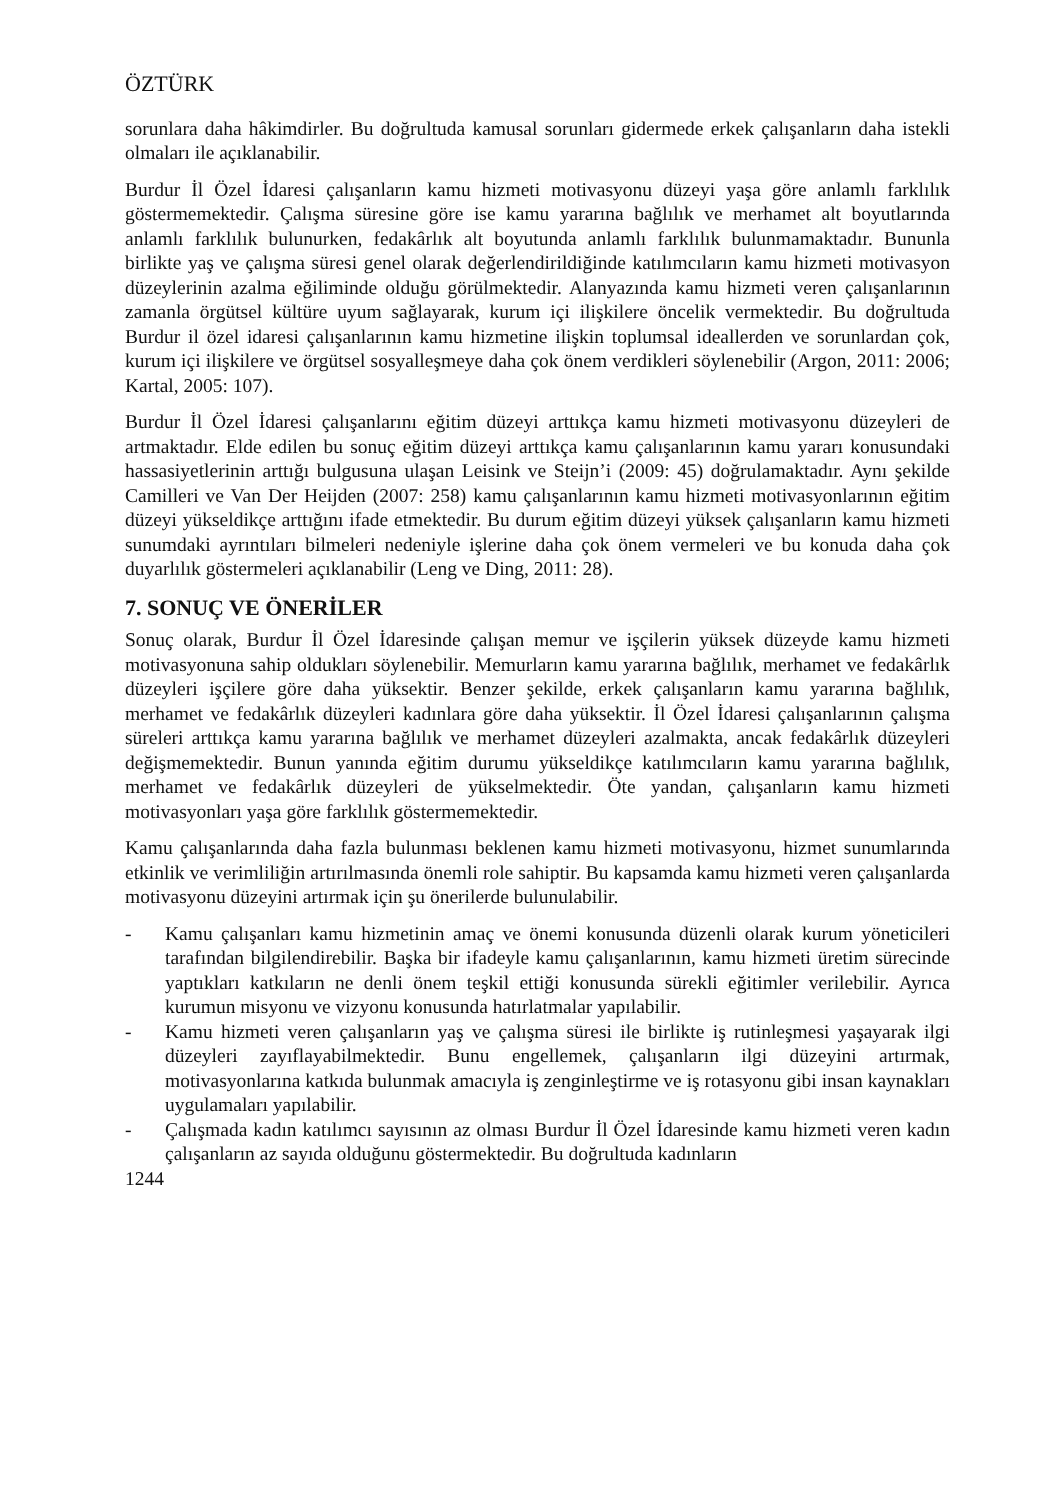ÖZTÜRK
sorunlara daha hâkimdirler. Bu doğrultuda kamusal sorunları gidermede erkek çalışanların daha istekli olmaları ile açıklanabilir.
Burdur İl Özel İdaresi çalışanların kamu hizmeti motivasyonu düzeyi yaşa göre anlamlı farklılık göstermemektedir. Çalışma süresine göre ise kamu yararına bağlılık ve merhamet alt boyutlarında anlamlı farklılık bulunurken, fedakârlık alt boyutunda anlamlı farklılık bulunmamaktadır. Bununla birlikte yaş ve çalışma süresi genel olarak değerlendirildiğinde katılımcıların kamu hizmeti motivasyon düzeylerinin azalma eğiliminde olduğu görülmektedir. Alanyazında kamu hizmeti veren çalışanlarının zamanla örgütsel kültüre uyum sağlayarak, kurum içi ilişkilere öncelik vermektedir. Bu doğrultuda Burdur il özel idaresi çalışanlarının kamu hizmetine ilişkin toplumsal ideallerden ve sorunlardan çok, kurum içi ilişkilere ve örgütsel sosyalleşmeye daha çok önem verdikleri söylenebilir (Argon, 2011: 2006; Kartal, 2005: 107).
Burdur İl Özel İdaresi çalışanlarını eğitim düzeyi arttıkça kamu hizmeti motivasyonu düzeyleri de artmaktadır. Elde edilen bu sonuç eğitim düzeyi arttıkça kamu çalışanlarının kamu yararı konusundaki hassasiyetlerinin arttığı bulgusuna ulaşan Leisink ve Steijn’i (2009: 45) doğrulamaktadır. Aynı şekilde Camilleri ve Van Der Heijden (2007: 258) kamu çalışanlarının kamu hizmeti motivasyonlarının eğitim düzeyi yükseldikçe arttığını ifade etmektedir. Bu durum eğitim düzeyi yüksek çalışanların kamu hizmeti sunumdaki ayrıntıları bilmeleri nedeniyle işlerine daha çok önem vermeleri ve bu konuda daha çok duyarlılık göstermeleri açıklanabilir (Leng ve Ding, 2011: 28).
7. SONUÇ VE ÖNERİLER
Sonuç olarak, Burdur İl Özel İdaresinde çalışan memur ve işçilerin yüksek düzeyde kamu hizmeti motivasyonuna sahip oldukları söylenebilir. Memurların kamu yararına bağlılık, merhamet ve fedakârlık düzeyleri işçilere göre daha yüksektir. Benzer şekilde, erkek çalışanların kamu yararına bağlılık, merhamet ve fedakârlık düzeyleri kadınlara göre daha yüksektir. İl Özel İdaresi çalışanlarının çalışma süreleri arttıkça kamu yararına bağlılık ve merhamet düzeyleri azalmakta, ancak fedakârlık düzeyleri değişmemektedir. Bunun yanında eğitim durumu yükseldikçe katılımcıların kamu yararına bağlılık, merhamet ve fedakârlık düzeyleri de yükselmektedir. Öte yandan, çalışanların kamu hizmeti motivasyonları yaşa göre farklılık göstermemektedir.
Kamu çalışanlarında daha fazla bulunması beklenen kamu hizmeti motivasyonu, hizmet sunumlarında etkinlik ve verimliliğin artırılmasında önemli role sahiptir. Bu kapsamda kamu hizmeti veren çalışanlarda motivasyonu düzeyini artırmak için şu önerilerde bulunulabilir.
- Kamu çalışanları kamu hizmetinin amaç ve önemi konusunda düzenli olarak kurum yöneticileri tarafından bilgilendirebilir. Başka bir ifadeyle kamu çalışanlarının, kamu hizmeti üretim sürecinde yaptıkları katkıların ne denli önem teşkil ettiği konusunda sürekli eğitimler verilebilir. Ayrıca kurumun misyonu ve vizyonu konusunda hatırlatmalar yapılabilir.
- Kamu hizmeti veren çalışanların yaş ve çalışma süresi ile birlikte iş rutinleşmesi yaşayarak ilgi düzeyleri zayıflayabilmektedir. Bunu engellemek, çalışanların ilgi düzeyini artırmak, motivasyonlarına katkıda bulunmak amacıyla iş zenginleştirme ve iş rotasyonu gibi insan kaynakları uygulamaları yapılabilir.
- Çalışmada kadın katılımcı sayısının az olması Burdur İl Özel İdaresinde kamu hizmeti veren kadın çalışanların az sayıda olduğunu göstermektedir. Bu doğrultuda kadınların
1244